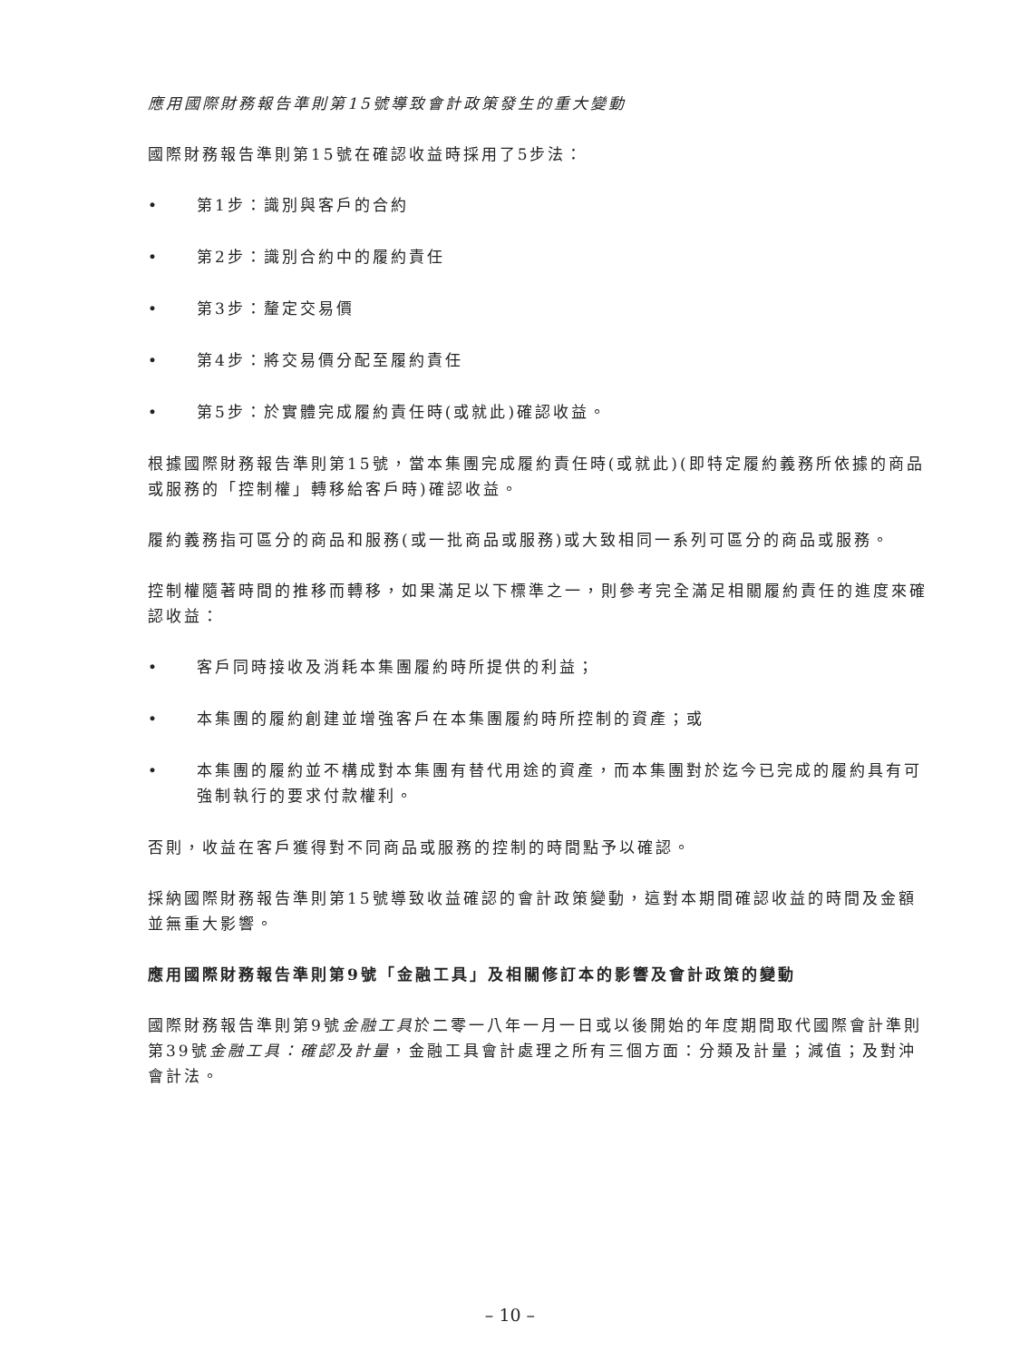應用國際財務報告準則第15號導致會計政策發生的重大變動
國際財務報告準則第15號在確認收益時採用了5步法：
• 第1步：識別與客戶的合約
• 第2步：識別合約中的履約責任
• 第3步：釐定交易價
• 第4步：將交易價分配至履約責任
• 第5步：於實體完成履約責任時(或就此)確認收益。
根據國際財務報告準則第15號，當本集團完成履約責任時(或就此)(即特定履約義務所依據的商品或服務的「控制權」轉移給客戶時)確認收益。
履約義務指可區分的商品和服務(或一批商品或服務)或大致相同一系列可區分的商品或服務。
控制權隨著時間的推移而轉移，如果滿足以下標準之一，則參考完全滿足相關履約責任的進度來確認收益：
• 客戶同時接收及消耗本集團履約時所提供的利益；
• 本集團的履約創建並增強客戶在本集團履約時所控制的資產；或
• 本集團的履約並不構成對本集團有替代用途的資產，而本集團對於迄今已完成的履約具有可強制執行的要求付款權利。
否則，收益在客戶獲得對不同商品或服務的控制的時間點予以確認。
採納國際財務報告準則第15號導致收益確認的會計政策變動，這對本期間確認收益的時間及金額並無重大影響。
應用國際財務報告準則第9號「金融工具」及相關修訂本的影響及會計政策的變動
國際財務報告準則第9號金融工具於二零一八年一月一日或以後開始的年度期間取代國際會計準則第39號金融工具：確認及計量，金融工具會計處理之所有三個方面：分類及計量；減值；及對沖會計法。
– 10 –